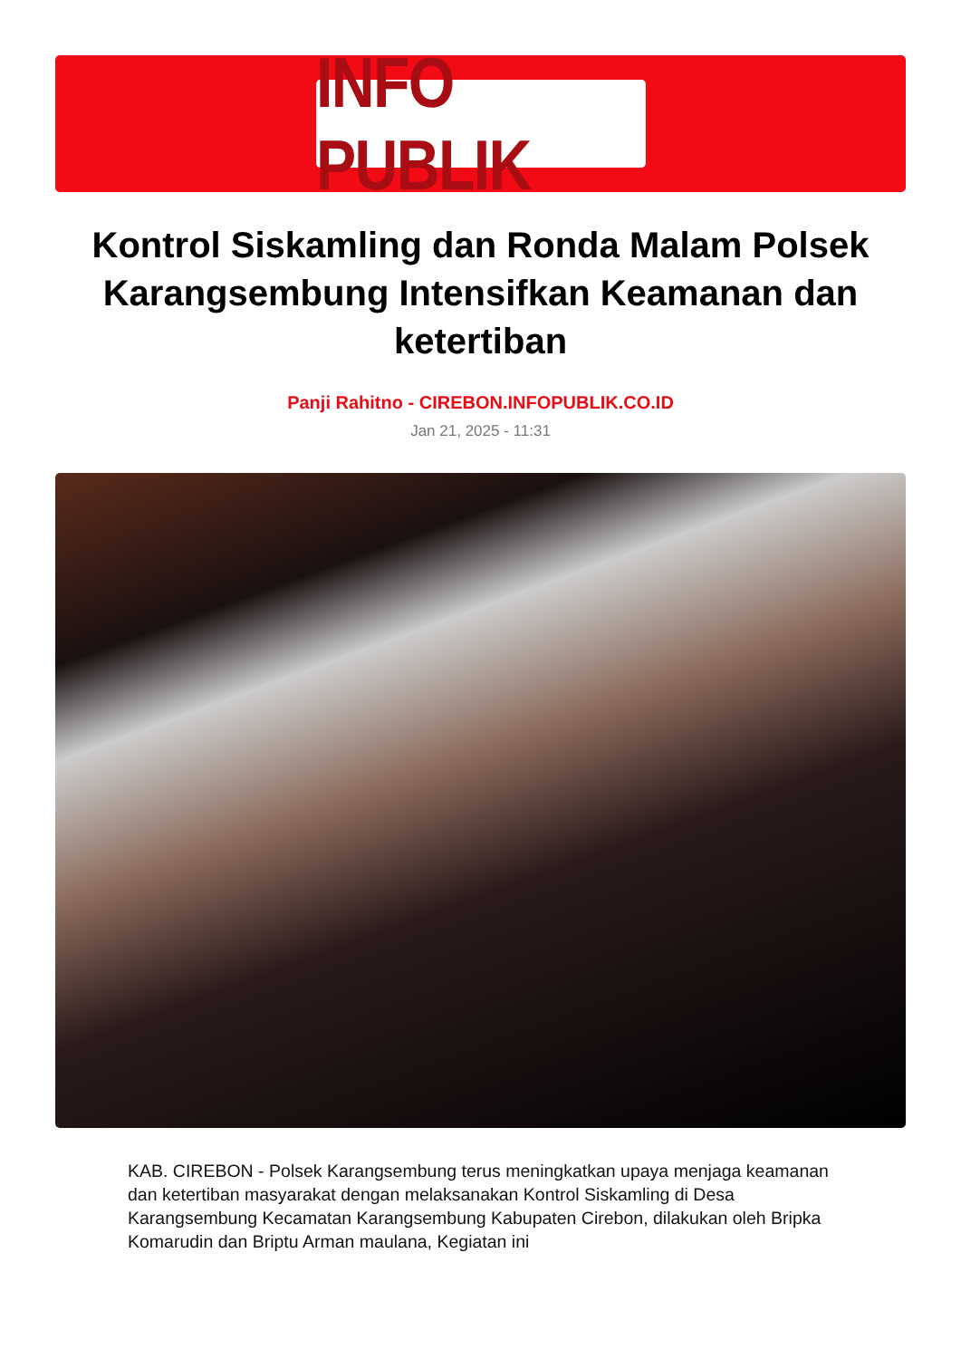INFO PUBLIK
Kontrol Siskamling dan Ronda Malam Polsek Karangsembung Intensifkan Keamanan dan ketertiban
Panji Rahitno - CIREBON.INFOPUBLIK.CO.ID
Jan 21, 2025 - 11:31
KAB. CIREBON - Polsek Karangsembung terus meningkatkan upaya menjaga keamanan dan ketertiban masyarakat dengan melaksanakan Kontrol Siskamling di Desa Karangsembung Kecamatan Karangsembung Kabupaten Cirebon, dilakukan oleh Bripka Komarudin dan Briptu Arman maulana, Kegiatan ini